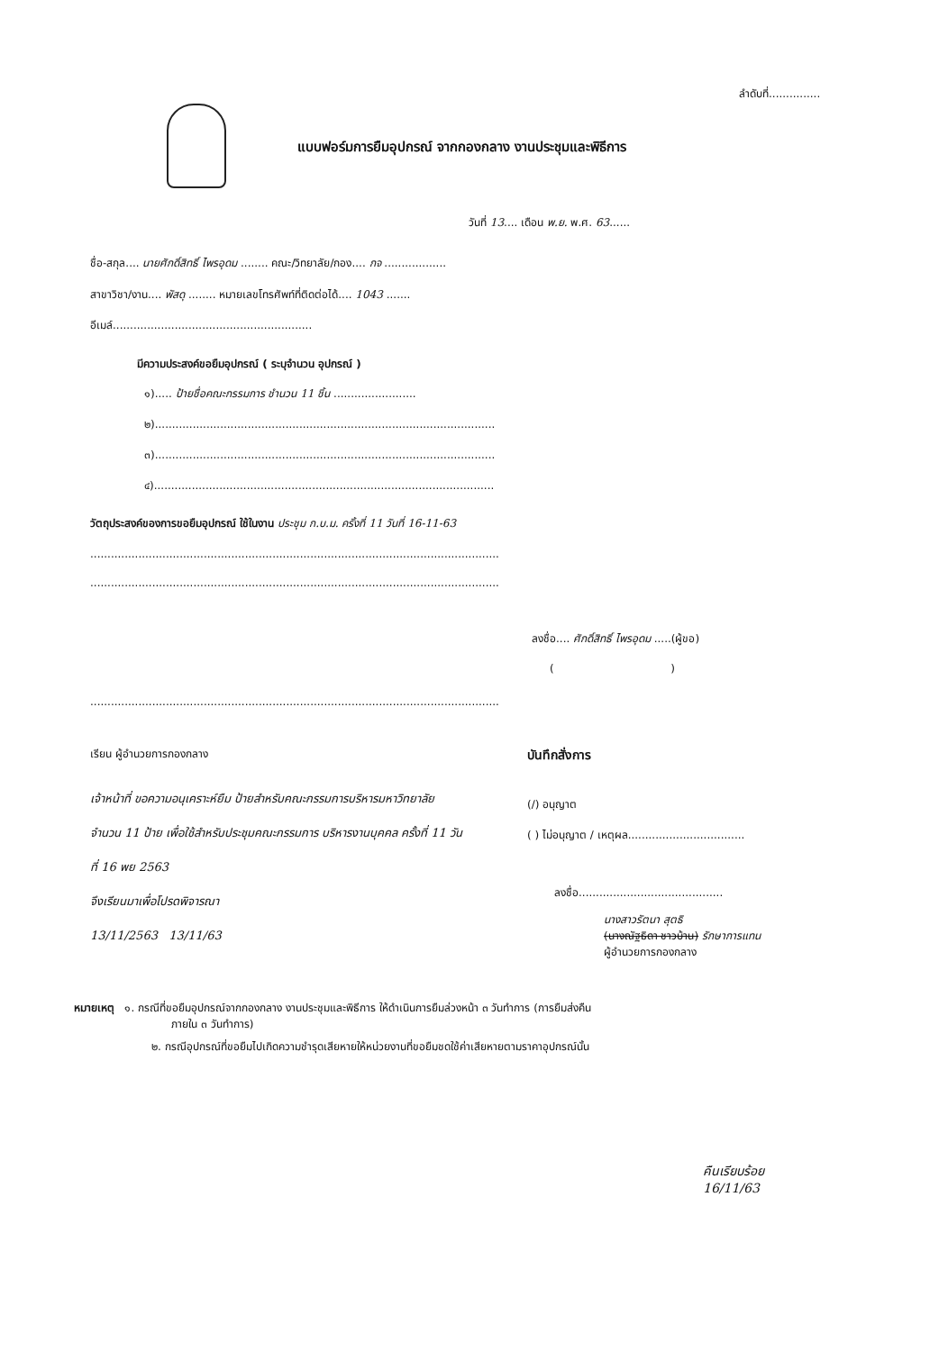ลำดับที่...............
แบบฟอร์มการยืมอุปกรณ์ จากกองกลาง งานประชุมและพิธีการ
วันที่ 13.... เดือน พ.ย. พ.ศ. 63......
ชื่อ-สกุล.... นายศักดิ์สิทธิ์ ไพรอุดม ........ คณะ/วิทยาลัย/กอง.... กจ ..................
สาขาวิชา/งาน.... พัสดุ ........ หมายเลขโทรศัพท์ที่ติดต่อได้.... 1043 .......
อีเมล์..........................................................
มีความประสงค์ขอยืมอุปกรณ์ ( ระบุจำนวน อุปกรณ์ )
๑)..... ป้ายชื่อคณะกรรมการ ชำนวน 11 ชิ้น ........................
๒)...................................................................................................
๓)...................................................................................................
๔)...................................................................................................
วัตถุประสงค์ของการขอยืมอุปกรณ์ ใช้ในงาน ประชุม ก.บ.ม. ครั้งที่ 11 วันที่ 16-11-63
.......................................................................................................................
.......................................................................................................................
ลงชื่อ.... ศักดิ์สิทธิ์ ไพรอุดม .....(ผู้ขอ)
( )
.......................................................................................................................
เรียน ผู้อำนวยการกองกลาง
เจ้าหน้าที่ ขอความอนุเคราะห์ยืม ป้ายสำหรับคณะกรรมการบริหารมหาวิทยาลัย จำนวน 11 ป้าย เพื่อใช้สำหรับประชุมคณะกรรมการ บริหารงานบุคคล ครั้งที่ 11 วันที่ 16 พย 2563
จึงเรียนมาเพื่อโปรดพิจารณา
13/11/2563 13/11/63
บันทึกสั่งการ
(/) อนุญาต
( ) ไม่อนุญาต / เหตุผล..................................
ลงชื่อ..........................................
นางสาวรัตนา สุตธิ
(นางณัฐธิดา ชาวบ้าน) รักษาการแทน
ผู้อำนวยการกองกลาง
หมายเหตุ ๑. กรณีที่ขอยืมอุปกรณ์จากกองกลาง งานประชุมและพิธีการ ให้ดำเนินการยืมล่วงหน้า ๓ วันทำการ (การยืมส่งคืน
ภายใน ๓ วันทำการ)
๒. กรณีอุปกรณ์ที่ขอยืมไปเกิดความชำรุดเสียหายให้หน่วยงานที่ขอยืมชดใช้ค่าเสียหายตามราคาอุปกรณ์นั้น
คืนเรียบร้อย
16/11/63